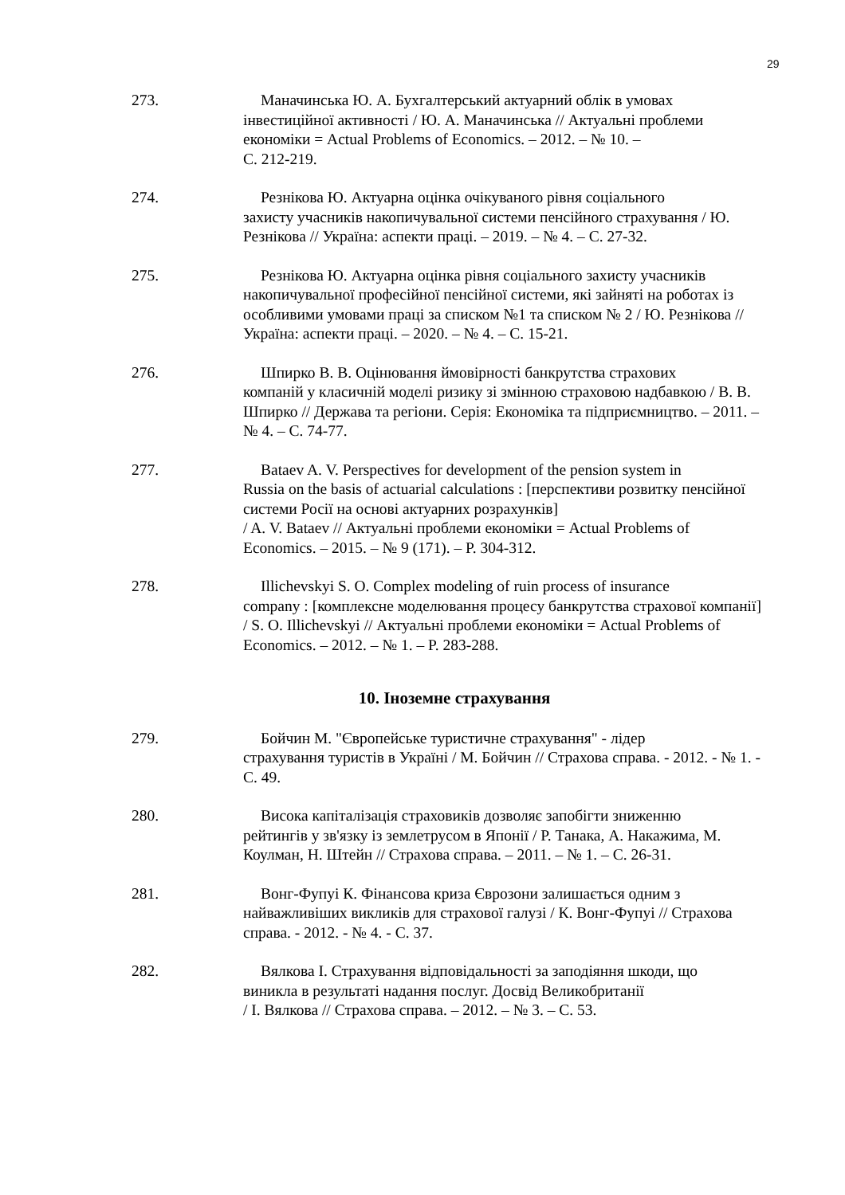29
273. Маначинська Ю. А. Бухгалтерський актуарний облік в умовах
інвестиційної активності / Ю. А. Маначинська // Актуальні проблеми економіки = Actual Problems of Economics. – 2012. – № 10. –
С. 212-219.
274. Резнікова Ю. Актуарна оцінка очікуваного рівня соціального
захисту учасників накопичувальної системи пенсійного страхування / Ю. Резнікова // Україна: аспекти праці. – 2019. – № 4. – С. 27-32.
275. Резнікова Ю. Актуарна оцінка рівня соціального захисту учасників
накопичувальної професійної пенсійної системи, які зайняті на роботах із особливими умовами праці за списком №1 та списком № 2 / Ю. Резнікова // Україна: аспекти праці. – 2020. – № 4. – С. 15-21.
276. Шпирко В. В. Оцінювання ймовірності банкрутства страхових
компаній у класичній моделі ризику зі змінною страховою надбавкою / В. В. Шпирко // Держава та регіони. Серія: Економіка та підприємництво. – 2011. – № 4. – С. 74-77.
277. Bataev A. V. Perspectives for development of the pension system in
Russia on the basis of actuarial calculations : [перспективи розвитку пенсійної системи Росії на основі актуарних розрахунків]
/ A. V. Bataev // Актуальні проблеми економіки = Actual Problems of Economics. – 2015. – № 9 (171). – P. 304-312.
278. Illichevskyi S. O. Complex modeling of ruin process of insurance
company : [комплексне моделювання процесу банкрутства страхової компанії] / S. O. Illichevskyi // Актуальні проблеми економіки = Actual Problems of Economics. – 2012. – № 1. – P. 283-288.
10. Іноземне страхування
279. Бойчин М. "Європейське туристичне страхування" - лідер
страхування туристів в Україні / М. Бойчин // Страхова справа. - 2012. - № 1. - С. 49.
280. Висока капіталізація страховиків дозволяє запобігти зниженню
рейтингів у зв'язку із землетрусом в Японії / Р. Танака, А. Накажима, М. Коулман, Н. Штейн // Страхова справа. – 2011. – № 1. – С. 26-31.
281. Вонг-Фупуі К. Фінансова криза Єврозони залишається одним з
найважливіших викликів для страхової галузі / К. Вонг-Фупуі // Страхова справа. - 2012. - № 4. - С. 37.
282. Вялкова І. Страхування відповідальності за заподіяння шкоди, що
виникла в результаті надання послуг. Досвід Великобританії
/ І. Вялкова // Страхова справа. – 2012. – № 3. – С. 53.